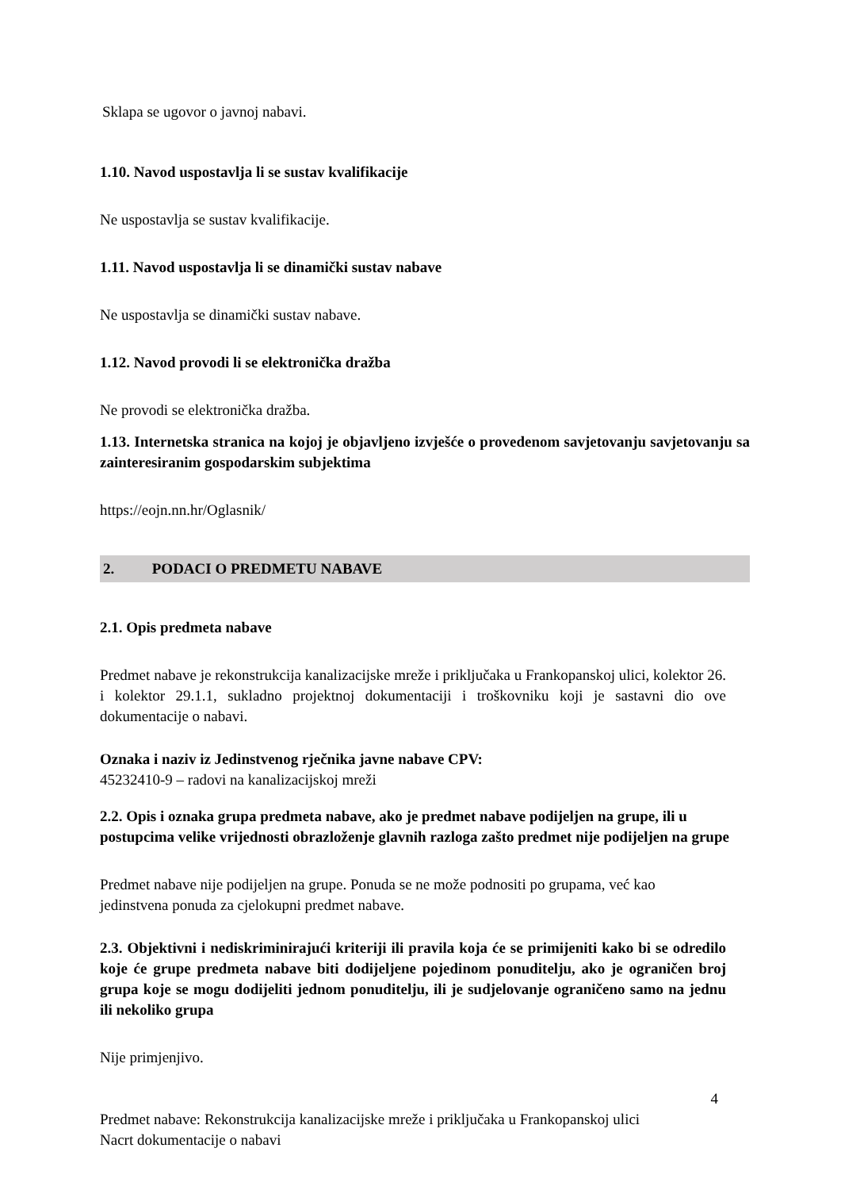Sklapa se ugovor o javnoj nabavi.
1.10. Navod uspostavlja li se sustav kvalifikacije
Ne uspostavlja se sustav kvalifikacije.
1.11. Navod uspostavlja li se dinamički sustav nabave
Ne uspostavlja se dinamički sustav nabave.
1.12. Navod provodi li se elektronička dražba
Ne provodi se elektronička dražba.
1.13. Internetska stranica na kojoj je objavljeno izvješće o provedenom savjetovanju savjetovanju sa zainteresiranim gospodarskim subjektima
https://eojn.nn.hr/Oglasnik/
2. PODACI O PREDMETU NABAVE
2.1. Opis predmeta nabave
Predmet nabave je rekonstrukcija kanalizacijske mreže i priključaka u Frankopanskoj ulici, kolektor 26. i kolektor 29.1.1, sukladno projektnoj dokumentaciji i troškovniku koji je sastavni dio ove dokumentacije o nabavi.
Oznaka i naziv iz Jedinstvenog rječnika javne nabave CPV:
45232410-9 – radovi na kanalizacijskoj mreži
2.2. Opis i oznaka grupa predmeta nabave, ako je predmet nabave podijeljen na grupe, ili u postupcima velike vrijednosti obrazloženje glavnih razloga zašto predmet nije podijeljen na grupe
Predmet nabave nije podijeljen na grupe. Ponuda se ne može podnositi po grupama, već kao jedinstvena ponuda za cjelokupni predmet nabave.
2.3. Objektivni i nediskriminirajući kriteriji ili pravila koja će se primijeniti kako bi se odredilo koje će grupe predmeta nabave biti dodijeljene pojedinom ponuditelju, ako je ograničen broj grupa koje se mogu dodijeliti jednom ponuditelju, ili je sudjelovanje ograničeno samo na jednu ili nekoliko grupa
Nije primjenjivo.
4
Predmet nabave: Rekonstrukcija kanalizacijske mreže i priključaka u Frankopanskoj ulici
Nacrt dokumentacije o nabavi